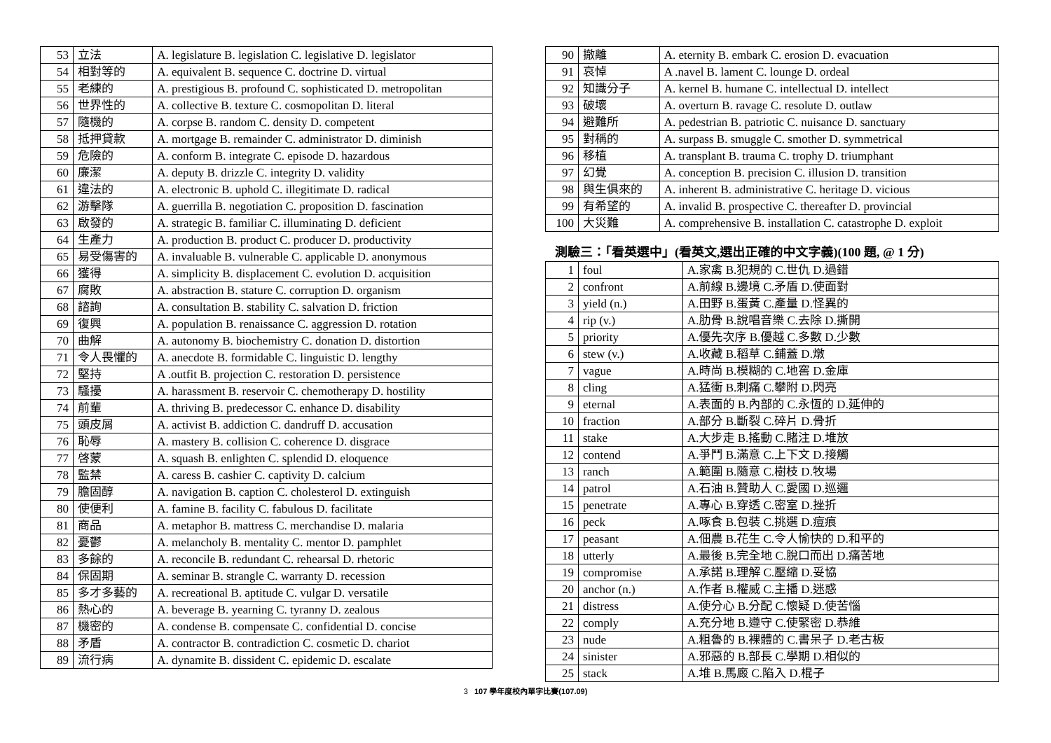| 53 | 立法 | A. legislature B. legislation C. legislative D. legislator |
| 54 | 相對等的 | A. equivalent B. sequence C. doctrine D. virtual |
| 55 | 老練的 | A. prestigious B. profound C. sophisticated D. metropolitan |
| 56 | 世界性的 | A. collective B. texture C. cosmopolitan D. literal |
| 57 | 隨機的 | A. corpse B. random C. density D. competent |
| 58 | 抵押貸款 | A. mortgage B. remainder C. administrator D. diminish |
| 59 | 危險的 | A. conform B. integrate C. episode D. hazardous |
| 60 | 廉潔 | A. deputy B. drizzle C. integrity D. validity |
| 61 | 違法的 | A. electronic B. uphold C. illegitimate D. radical |
| 62 | 游擊隊 | A. guerrilla B. negotiation C. proposition D. fascination |
| 63 | 啟發的 | A. strategic B. familiar C. illuminating D. deficient |
| 64 | 生產力 | A. production B. product C. producer D. productivity |
| 65 | 易受傷害的 | A. invaluable B. vulnerable C. applicable D. anonymous |
| 66 | 獲得 | A. simplicity B. displacement C. evolution D. acquisition |
| 67 | 腐敗 | A. abstraction B. stature C. corruption D. organism |
| 68 | 諮詢 | A. consultation B. stability C. salvation D. friction |
| 69 | 復興 | A. population B. renaissance C. aggression D. rotation |
| 70 | 曲解 | A. autonomy B. biochemistry C. donation D. distortion |
| 71 | 令人畏懼的 | A. anecdote B. formidable C. linguistic D. lengthy |
| 72 | 堅持 | A .outfit B. projection C. restoration D. persistence |
| 73 | 騷擾 | A. harassment B. reservoir C. chemotherapy D. hostility |
| 74 | 前輩 | A. thriving B. predecessor C. enhance D. disability |
| 75 | 頭皮屑 | A. activist B. addiction C. dandruff D. accusation |
| 76 | 恥辱 | A. mastery B. collision C. coherence D. disgrace |
| 77 | 啓蒙 | A. squash B. enlighten C. splendid D. eloquence |
| 78 | 監禁 | A. caress B. cashier C. captivity D. calcium |
| 79 | 膽固醇 | A. navigation B. caption C. cholesterol D. extinguish |
| 80 | 使便利 | A. famine B. facility C. fabulous D. facilitate |
| 81 | 商品 | A. metaphor B. mattress C. merchandise D. malaria |
| 82 | 憂鬱 | A. melancholy B. mentality C. mentor D. pamphlet |
| 83 | 多餘的 | A. reconcile B. redundant C. rehearsal D. rhetoric |
| 84 | 保固期 | A. seminar B. strangle C. warranty D. recession |
| 85 | 多才多藝的 | A. recreational B. aptitude C. vulgar D. versatile |
| 86 | 熱心的 | A. beverage B. yearning C. tyranny D. zealous |
| 87 | 機密的 | A. condense B. compensate C. confidential D. concise |
| 88 | 矛盾 | A. contractor B. contradiction C. cosmetic D. chariot |
| 89 | 流行病 | A. dynamite B. dissident C. epidemic D. escalate |
| 90 | 撤離 | A. eternity B. embark C. erosion D. evacuation |
| 91 | 哀悼 | A .navel B. lament C. lounge D. ordeal |
| 92 | 知識分子 | A. kernel B. humane C. intellectual D. intellect |
| 93 | 破壞 | A. overturn B. ravage C. resolute D. outlaw |
| 94 | 避難所 | A. pedestrian B. patriotic C. nuisance D. sanctuary |
| 95 | 對稱的 | A. surpass B. smuggle C. smother D. symmetrical |
| 96 | 移植 | A. transplant B. trauma C. trophy D. triumphant |
| 97 | 幻覺 | A. conception B. precision C. illusion D. transition |
| 98 | 與生俱來的 | A. inherent B. administrative C. heritage D. vicious |
| 99 | 有希望的 | A. invalid B. prospective C. thereafter D. provincial |
| 100 | 大災難 | A. comprehensive B. installation C. catastrophe D. exploit |
測驗三：「看英選中」(看英文,選出正確的中文字義)(100 題, @ 1 分)
| 1 | foul | A.家禽 B.犯規的 C.世仇 D.過錯 |
| 2 | confront | A.前線 B.邊境 C.矛盾 D.使面對 |
| 3 | yield (n.) | A.田野 B.蛋黃 C.產量 D.怪異的 |
| 4 | rip (v.) | A.肋骨 B.說唱音樂 C.去除 D.撕開 |
| 5 | priority | A.優先次序 B.優越 C.多數 D.少數 |
| 6 | stew (v.) | A.收藏 B.稻草 C.鋪蓋 D.燉 |
| 7 | vague | A.時尚 B.模糊的 C.地窖 D.金庫 |
| 8 | cling | A.猛衝 B.刺痛 C.攀附 D.閃亮 |
| 9 | eternal | A.表面的 B.內部的 C.永恆的 D.延伸的 |
| 10 | fraction | A.部分 B.斷裂 C.碎片 D.骨折 |
| 11 | stake | A.大步走 B.搖動 C.賭注 D.堆放 |
| 12 | contend | A.爭鬥 B.滿意 C.上下文 D.接觸 |
| 13 | ranch | A.範圍 B.隨意 C.樹枝 D.牧場 |
| 14 | patrol | A.石油 B.贊助人 C.愛國 D.巡邏 |
| 15 | penetrate | A.專心 B.穿透 C.密室 D.挫折 |
| 16 | peck | A.啄食 B.包裝 C.挑選 D.痘痕 |
| 17 | peasant | A.佃農 B.花生 C.令人愉快的 D.和平的 |
| 18 | utterly | A.最後 B.完全地 C.脫口而出 D.痛苦地 |
| 19 | compromise | A.承諾 B.理解 C.壓縮 D.妥協 |
| 20 | anchor (n.) | A.作者 B.權威 C.主播 D.迷惑 |
| 21 | distress | A.使分心 B.分配 C.懷疑 D.使苦惱 |
| 22 | comply | A.充分地 B.遵守 C.使緊密 D.恭維 |
| 23 | nude | A.粗魯的 B.裸體的 C.書呆子 D.老古板 |
| 24 | sinister | A.邪惡的 B.部長 C.學期 D.相似的 |
| 25 | stack | A.堆 B.馬廄 C.陷入 D.棍子 |
3 107 學年度校內單字比賽(107.09)